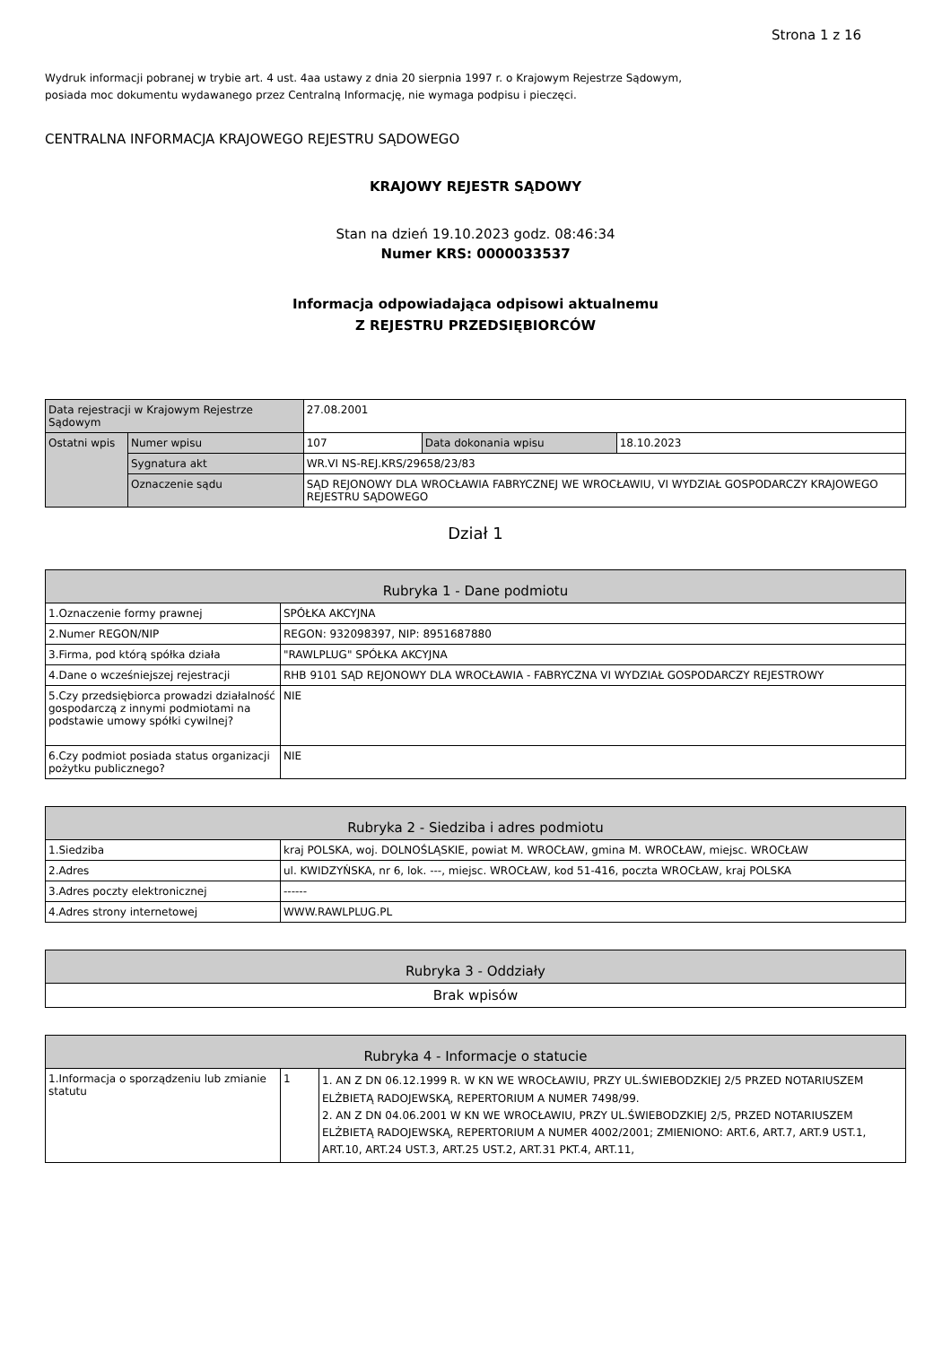Strona 1 z 16
Wydruk informacji pobranej w trybie art. 4 ust. 4aa ustawy z dnia 20 sierpnia 1997 r. o Krajowym Rejestrze Sądowym,
posiada moc dokumentu wydawanego przez Centralną Informację, nie wymaga podpisu i pieczęci.
CENTRALNA INFORMACJA KRAJOWEGO REJESTRU SĄDOWEGO
KRAJOWY REJESTR SĄDOWY
Stan na dzień 19.10.2023 godz. 08:46:34
Numer KRS: 0000033537
Informacja odpowiadająca odpisowi aktualnemu
Z REJESTRU PRZEDSIĘBIORCÓW
| Data rejestracji w Krajowym Rejestrze Sądowym | | 27.08.2001 | | |
| Ostatni wpis | Numer wpisu | 107 | Data dokonania wpisu | 18.10.2023 |
| | Sygnatura akt | WR.VI NS-REJ.KRS/29658/23/83 | | |
| | Oznaczenie sądu | SĄD REJONOWY DLA WROCŁAWIA FABRYCZNEJ WE WROCŁAWIU, VI WYDZIAŁ GOSPODARCZY KRAJOWEGO REJESTRU SĄDOWEGO | | |
Dział 1
| Rubryka 1 - Dane podmiotu | |
| --- | --- |
| 1.Oznaczenie formy prawnej | SPÓŁKA AKCYJNA |
| 2.Numer REGON/NIP | REGON: 932098397, NIP: 8951687880 |
| 3.Firma, pod którą spółka działa | "RAWLPLUG" SPÓŁKA AKCYJNA |
| 4.Dane o wcześniejszej rejestracji | RHB 9101 SĄD REJONOWY DLA WROCŁAWIA - FABRYCZNA VI WYDZIAŁ GOSPODARCZY REJESTROWY |
| 5.Czy przedsiębiorca prowadzi działalność gospodarczą z innymi podmiotami na podstawie umowy spółki cywilnej? | NIE |
| 6.Czy podmiot posiada status organizacji pożytku publicznego? | NIE |
| Rubryka 2 - Siedziba i adres podmiotu | |
| --- | --- |
| 1.Siedziba | kraj POLSKA, woj. DOLNOŚLĄSKIE, powiat M. WROCŁAW, gmina M. WROCŁAW, miejsc. WROCŁAW |
| 2.Adres | ul. KWIDZYŃSKA, nr 6, lok. ---, miejsc. WROCŁAW, kod 51-416, poczta WROCŁAW, kraj POLSKA |
| 3.Adres poczty elektronicznej | ------ |
| 4.Adres strony internetowej | WWW.RAWLPLUG.PL |
| Rubryka 3 - Oddziały |
| --- |
| Brak wpisów |
| Rubryka 4 - Informacje o statucie | | |
| --- | --- | --- |
| 1.Informacja o sporządzeniu lub zmianie statutu | 1 | 1. AN Z DN 06.12.1999 R. W KN WE WROCŁAWIU, PRZY UL.ŚWIEBODZKIEJ 2/5 PRZED NOTARIUSZEM ELŻBIETĄ RADOJEWSKĄ, REPERTORIUM A NUMER 7498/99. 2. AN Z DN 04.06.2001 W KN WE WROCŁAWIU, PRZY UL.ŚWIEBODZKIEJ 2/5, PRZED NOTARIUSZEM ELŻBIETĄ RADOJEWSKĄ, REPERTORIUM A NUMER 4002/2001; ZMIENIONO: ART.6, ART.7, ART.9 UST.1, ART.10, ART.24 UST.3, ART.25 UST.2, ART.31 PKT.4, ART.11, |